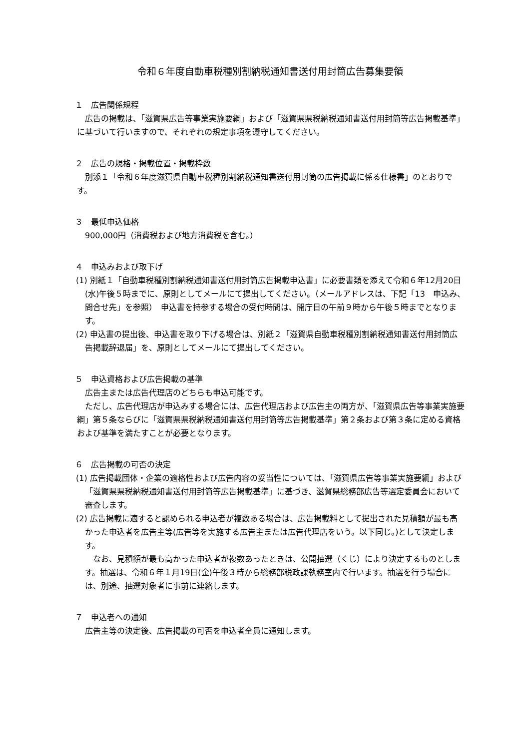令和６年度自動車税種別割納税通知書送付用封筒広告募集要領
１　広告関係規程
広告の掲載は、「滋賀県広告等事業実施要綱」および「滋賀県県税納税通知書送付用封筒等広告掲載基準」に基づいて行いますので、それぞれの規定事項を遵守してください。
２　広告の規格・掲載位置・掲載枠数
別添１「令和６年度滋賀県自動車税種別割納税通知書送付用封筒の広告掲載に係る仕様書」のとおりです。
３　最低申込価格
900,000円（消費税および地方消費税を含む。）
４　申込みおよび取下げ
(1) 別紙１「自動車税種別割納税通知書送付用封筒広告掲載申込書」に必要書類を添えて令和６年12月20日(水)午後５時までに、原則としてメールにて提出してください。（メールアドレスは、下記「13　申込み、問合せ先」を参照）　申込書を持参する場合の受付時間は、開庁日の午前９時から午後５時までとなります。
(2) 申込書の提出後、申込書を取り下げる場合は、別紙２「滋賀県自動車税種別割納税通知書送付用封筒広告掲載辞退届」を、原則としてメールにて提出してください。
５　申込資格および広告掲載の基準
広告主または広告代理店のどちらも申込可能です。
ただし、広告代理店が申込みする場合には、広告代理店および広告主の両方が、「滋賀県広告等事業実施要綱」第５条ならびに「滋賀県県税納税通知書送付用封筒等広告掲載基準」第２条および第３条に定める資格および基準を満たすことが必要となります。
６　広告掲載の可否の決定
(1) 広告掲載団体・企業の適格性および広告内容の妥当性については、「滋賀県広告等事業実施要綱」および「滋賀県県税納税通知書送付用封筒等広告掲載基準」に基づき、滋賀県総務部広告等選定委員会において審査します。
(2) 広告掲載に適すると認められる申込者が複数ある場合は、広告掲載料として提出された見積額が最も高かった申込者を広告主等(広告等を実施する広告主または広告代理店をいう。以下同じ。)として決定します。
なお、見積額が最も高かった申込者が複数あったときは、公開抽選（くじ）により決定するものとします。抽選は、令和６年１月19日(金)午後３時から総務部税政課執務室内で行います。抽選を行う場合には、別途、抽選対象者に事前に連絡します。
７　申込者への通知
広告主等の決定後、広告掲載の可否を申込者全員に通知します。